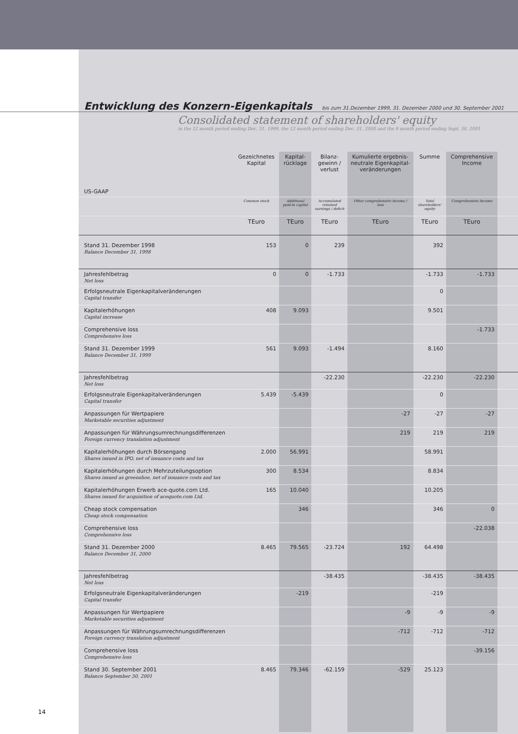Entwicklung des Konzern-Eigenkapitals
bis zum 31.Dezember 1999, 31. Dezember 2000 und 30. September 2001
Consolidated statement of shareholders' equity
in the 12 month period ending Dec. 31, 1999, the 12 month period ending Dec. 31, 2000 and the 9 month period ending Sept. 30, 2001
| US-GAAP | Gezeichnetes Kapital | Kapital- rücklage | Bilanz- gewinn / verlust | Kumulierte ergebnis-neutrale Eigenkapital-veränderungen | Summe | Comprehensive Income | |
| --- | --- | --- | --- | --- | --- | --- | --- |
| | Common stock | Additional paid-in capital | Accumulated retained earnings / deficit | Other comprehensive income / loss | Total shareholders' equity | Comprehensive Income | |
| | TEuro | TEuro | TEuro | TEuro | TEuro | TEuro | |
| Stand 31. Dezember 1998 Balance December 31, 1998 | 153 | 0 | 239 | | 392 | | |
| Jahresfehlbetrag Net loss | 0 | 0 | -1.733 | | -1.733 | -1.733 | |
| Erfolgsneutrale Eigenkapitalveränderungen Capital transfer | | | | | 0 | | |
| Kapitalerhöhungen Capital increase | 408 | 9.093 | | | 9.501 | | |
| Comprehensive loss Comprehensive loss | | | | | | -1.733 | |
| Stand 31. Dezember 1999 Balance December 31, 1999 | 561 | 9.093 | -1.494 | | 8.160 | | |
| Jahresfehlbetrag Net loss | | | -22.230 | | -22.230 | -22.230 | |
| Erfolgsneutrale Eigenkapitalveränderungen Capital transfer | 5.439 | -5.439 | | | 0 | | |
| Anpassungen für Wertpapiere Marketable securities adjustment | | | | -27 | -27 | -27 | |
| Anpassungen für Währungsumrechnungsdifferenzen Foreign currency translation adjustment | | | | 219 | 219 | 219 | |
| Kapitalerhöhungen durch Börsengang Shares issued in IPO, net of issuance costs and tax | 2.000 | 56.991 | | | 58.991 | | |
| Kapitalerhöhungen durch Mehrzuteilungsoption Shares issued as greenshoe, net of issuance costs and tax | 300 | 8.534 | | | 8.834 | | |
| Kapitalerhöhungen Erwerb ace-quote.com Ltd. Shares issued for acquisition of acequote.com Ltd. | 165 | 10.040 | | | 10.205 | | |
| Cheap stock compensation Cheap stock compensation | | 346 | | | 346 | 0 | |
| Comprehensive loss Comprehensive loss | | | | | | -22.038 | |
| Stand 31. Dezember 2000 Balance December 31, 2000 | 8.465 | 79.565 | -23.724 | 192 | 64.498 | | |
| Jahresfehlbetrag Net loss | | | -38.435 | | -38.435 | -38.435 | |
| Erfolgsneutrale Eigenkapitalveränderungen Capital transfer | | -219 | | | -219 | | |
| Anpassungen für Wertpapiere Marketable securities adjustment | | | | -9 | -9 | -9 | |
| Anpassungen für Währungsumrechnungsdifferenzen Foreign currency translation adjustment | | | | -712 | -712 | -712 | |
| Comprehensive loss Comprehensive loss | | | | | | -39.156 | |
| Stand 30. September 2001 Balance September 30, 2001 | 8.465 | 79.346 | -62.159 | -529 | 25.123 | | |
14